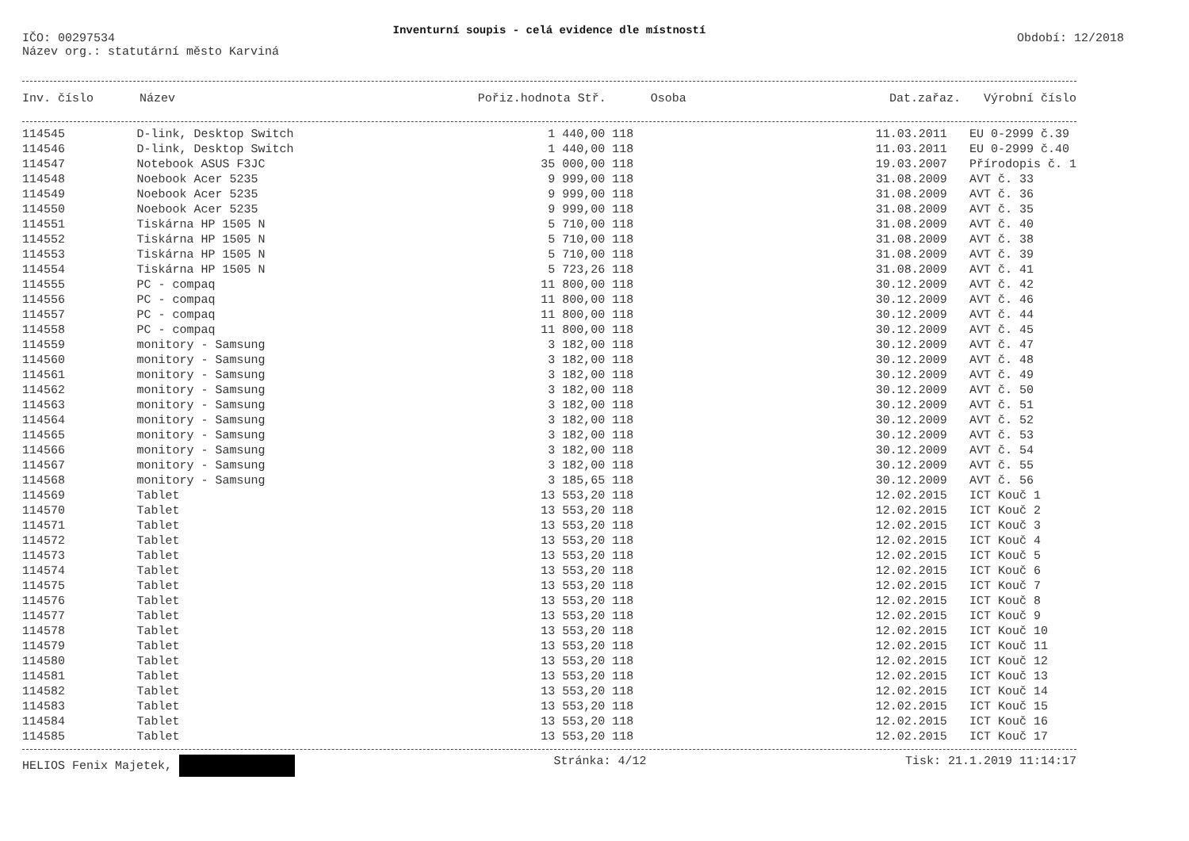Inventurní soupis - celá evidence dle místností
IČO: 00297534
Název org.: statutární město Karviná
Období: 12/2018
| Inv. číslo | Název | Pořiz.hodnota Stř. | Osoba | Dat.zařaz. | Výrobní číslo |
| --- | --- | --- | --- | --- | --- |
| 114545 | D-link, Desktop Switch | 1 440,00 | 118 | | 11.03.2011 | EU 0-2999 č.39 |
| 114546 | D-link, Desktop Switch | 1 440,00 | 118 | | 11.03.2011 | EU 0-2999 č.40 |
| 114547 | Notebook ASUS F3JC | 35 000,00 | 118 | | 19.03.2007 | Přírodopis č. 1 |
| 114548 | Noebook Acer 5235 | 9 999,00 | 118 | | 31.08.2009 | AVT č. 33 |
| 114549 | Noebook Acer 5235 | 9 999,00 | 118 | | 31.08.2009 | AVT č. 36 |
| 114550 | Noebook Acer 5235 | 9 999,00 | 118 | | 31.08.2009 | AVT č. 35 |
| 114551 | Tiskárna HP 1505 N | 5 710,00 | 118 | | 31.08.2009 | AVT č. 40 |
| 114552 | Tiskárna HP 1505 N | 5 710,00 | 118 | | 31.08.2009 | AVT č. 38 |
| 114553 | Tiskárna HP 1505 N | 5 710,00 | 118 | | 31.08.2009 | AVT č. 39 |
| 114554 | Tiskárna HP 1505 N | 5 723,26 | 118 | | 31.08.2009 | AVT č. 41 |
| 114555 | PC - compaq | 11 800,00 | 118 | | 30.12.2009 | AVT č. 42 |
| 114556 | PC - compaq | 11 800,00 | 118 | | 30.12.2009 | AVT č. 46 |
| 114557 | PC - compaq | 11 800,00 | 118 | | 30.12.2009 | AVT č. 44 |
| 114558 | PC - compaq | 11 800,00 | 118 | | 30.12.2009 | AVT č. 45 |
| 114559 | monitory - Samsung | 3 182,00 | 118 | | 30.12.2009 | AVT č. 47 |
| 114560 | monitory - Samsung | 3 182,00 | 118 | | 30.12.2009 | AVT č. 48 |
| 114561 | monitory - Samsung | 3 182,00 | 118 | | 30.12.2009 | AVT č. 49 |
| 114562 | monitory - Samsung | 3 182,00 | 118 | | 30.12.2009 | AVT č. 50 |
| 114563 | monitory - Samsung | 3 182,00 | 118 | | 30.12.2009 | AVT č. 51 |
| 114564 | monitory - Samsung | 3 182,00 | 118 | | 30.12.2009 | AVT č. 52 |
| 114565 | monitory - Samsung | 3 182,00 | 118 | | 30.12.2009 | AVT č. 53 |
| 114566 | monitory - Samsung | 3 182,00 | 118 | | 30.12.2009 | AVT č. 54 |
| 114567 | monitory - Samsung | 3 182,00 | 118 | | 30.12.2009 | AVT č. 55 |
| 114568 | monitory - Samsung | 3 185,65 | 118 | | 30.12.2009 | AVT č. 56 |
| 114569 | Tablet | 13 553,20 | 118 | | 12.02.2015 | ICT Kouč 1 |
| 114570 | Tablet | 13 553,20 | 118 | | 12.02.2015 | ICT Kouč 2 |
| 114571 | Tablet | 13 553,20 | 118 | | 12.02.2015 | ICT Kouč 3 |
| 114572 | Tablet | 13 553,20 | 118 | | 12.02.2015 | ICT Kouč 4 |
| 114573 | Tablet | 13 553,20 | 118 | | 12.02.2015 | ICT Kouč 5 |
| 114574 | Tablet | 13 553,20 | 118 | | 12.02.2015 | ICT Kouč 6 |
| 114575 | Tablet | 13 553,20 | 118 | | 12.02.2015 | ICT Kouč 7 |
| 114576 | Tablet | 13 553,20 | 118 | | 12.02.2015 | ICT Kouč 8 |
| 114577 | Tablet | 13 553,20 | 118 | | 12.02.2015 | ICT Kouč 9 |
| 114578 | Tablet | 13 553,20 | 118 | | 12.02.2015 | ICT Kouč 10 |
| 114579 | Tablet | 13 553,20 | 118 | | 12.02.2015 | ICT Kouč 11 |
| 114580 | Tablet | 13 553,20 | 118 | | 12.02.2015 | ICT Kouč 12 |
| 114581 | Tablet | 13 553,20 | 118 | | 12.02.2015 | ICT Kouč 13 |
| 114582 | Tablet | 13 553,20 | 118 | | 12.02.2015 | ICT Kouč 14 |
| 114583 | Tablet | 13 553,20 | 118 | | 12.02.2015 | ICT Kouč 15 |
| 114584 | Tablet | 13 553,20 | 118 | | 12.02.2015 | ICT Kouč 16 |
| 114585 | Tablet | 13 553,20 | 118 | | 12.02.2015 | ICT Kouč 17 |
HELIOS Fenix Majetek, Stránka: 4/12 Tisk: 21.1.2019 11:14:17